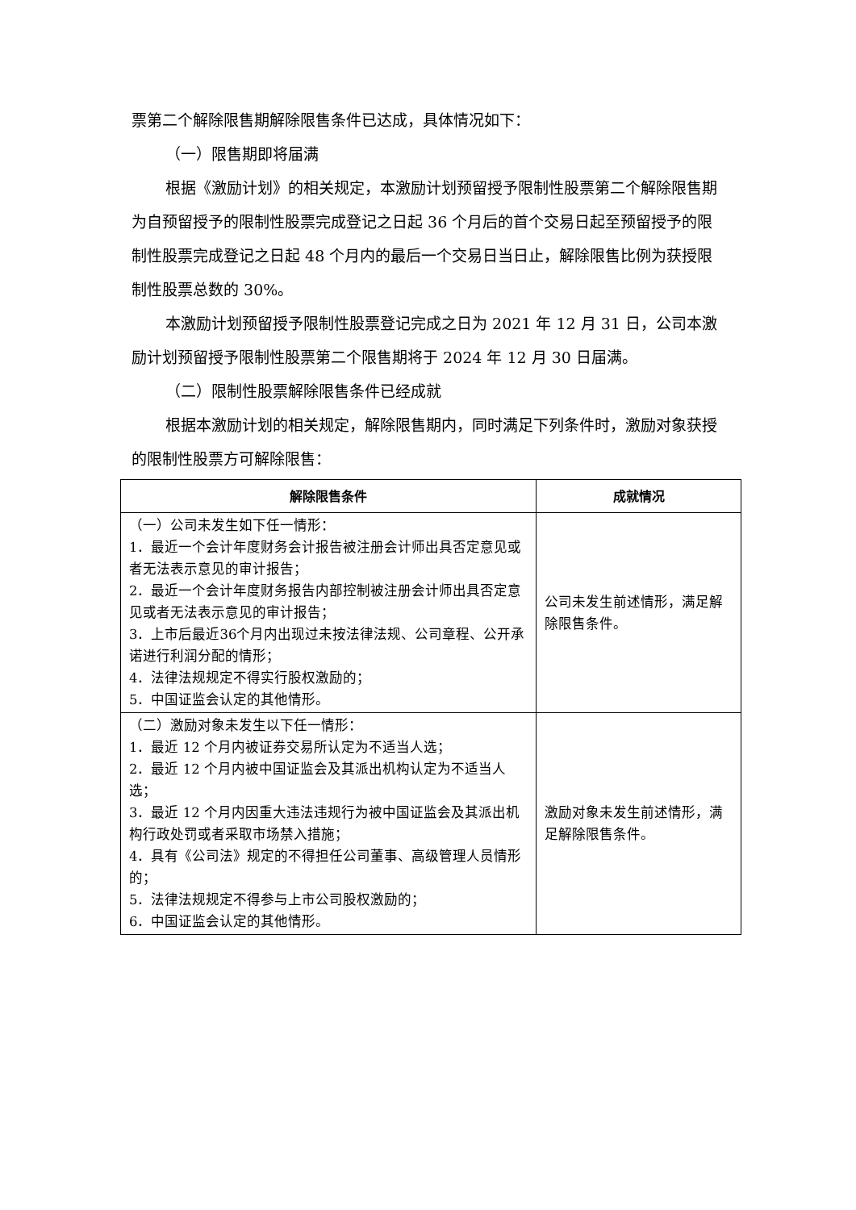票第二个解除限售期解除限售条件已达成，具体情况如下：
（一）限售期即将届满
根据《激励计划》的相关规定，本激励计划预留授予限制性股票第二个解除限售期为自预留授予的限制性股票完成登记之日起 36 个月后的首个交易日起至预留授予的限制性股票完成登记之日起 48 个月内的最后一个交易日当日止，解除限售比例为获授限制性股票总数的 30%。
本激励计划预留授予限制性股票登记完成之日为 2021 年 12 月 31 日，公司本激励计划预留授予限制性股票第二个限售期将于 2024 年 12 月 30 日届满。
（二）限制性股票解除限售条件已经成就
根据本激励计划的相关规定，解除限售期内，同时满足下列条件时，激励对象获授的限制性股票方可解除限售：
| 解除限售条件 | 成就情况 |
| --- | --- |
| （一）公司未发生如下任一情形： 1．最近一个会计年度财务会计报告被注册会计师出具否定意见或者无法表示意见的审计报告； 2．最近一个会计年度财务报告内部控制被注册会计师出具否定意见或者无法表示意见的审计报告； 3．上市后最近36个月内出现过未按法律法规、公司章程、公开承诺进行利润分配的情形； 4．法律法规规定不得实行股权激励的； 5．中国证监会认定的其他情形。 | 公司未发生前述情形，满足解除限售条件。 |
| （二）激励对象未发生以下任一情形： 1．最近 12 个月内被证券交易所认定为不适当人选； 2．最近 12 个月内被中国证监会及其派出机构认定为不适当人选； 3．最近 12 个月内因重大违法违规行为被中国证监会及其派出机构行政处罚或者采取市场禁入措施； 4．具有《公司法》规定的不得担任公司董事、高级管理人员情形的； 5．法律法规规定不得参与上市公司股权激励的； 6．中国证监会认定的其他情形。 | 激励对象未发生前述情形，满足解除限售条件。 |